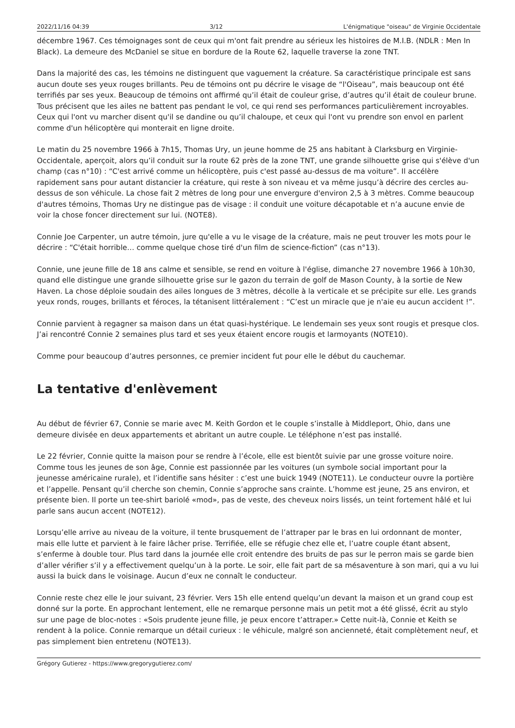2022/11/16 04:39 3/12 L'énigmatique "oiseau" de Virginie Occidentale
décembre 1967. Ces témoignages sont de ceux qui m'ont fait prendre au sérieux les histoires de M.I.B. (NDLR : Men In Black). La demeure des McDaniel se situe en bordure de la Route 62, laquelle traverse la zone TNT.
Dans la majorité des cas, les témoins ne distinguent que vaguement la créature. Sa caractéristique principale est sans aucun doute ses yeux rouges brillants. Peu de témoins ont pu décrire le visage de “l'Oiseau”, mais beaucoup ont été terrifiés par ses yeux. Beaucoup de témoins ont affirmé qu’il était de couleur grise, d’autres qu’il était de couleur brune. Tous précisent que les ailes ne battent pas pendant le vol, ce qui rend ses performances particulièrement incroyables. Ceux qui l'ont vu marcher disent qu'il se dandine ou qu’il chaloupe, et ceux qui l'ont vu prendre son envol en parlent comme d'un hélicoptère qui monterait en ligne droite.
Le matin du 25 novembre 1966 à 7h15, Thomas Ury, un jeune homme de 25 ans habitant à Clarksburg en Virginie-Occidentale, aperçoit, alors qu’il conduit sur la route 62 près de la zone TNT, une grande silhouette grise qui s'élève d'un champ (cas n°10) : “C'est arrivé comme un hélicoptère, puis c'est passé au-dessus de ma voiture”. Il accélère rapidement sans pour autant distancier la créature, qui reste à son niveau et va même jusqu’à décrire des cercles au-dessus de son véhicule. La chose fait 2 mètres de long pour une envergure d'environ 2,5 à 3 mètres. Comme beaucoup d'autres témoins, Thomas Ury ne distingue pas de visage : il conduit une voiture décapotable et n’a aucune envie de voir la chose foncer directement sur lui. (NOTE8).
Connie Joe Carpenter, un autre témoin, jure qu'elle a vu le visage de la créature, mais ne peut trouver les mots pour le décrire : “C'était horrible… comme quelque chose tiré d'un film de science-fiction” (cas n°13).
Connie, une jeune fille de 18 ans calme et sensible, se rend en voiture à l'église, dimanche 27 novembre 1966 à 10h30, quand elle distingue une grande silhouette grise sur le gazon du terrain de golf de Mason County, à la sortie de New Haven. La chose déploie soudain des ailes longues de 3 mètres, décolle à la verticale et se précipite sur elle. Les grands yeux ronds, rouges, brillants et féroces, la tétanisent littéralement : “C’est un miracle que je n'aie eu aucun accident !”.
Connie parvient à regagner sa maison dans un état quasi-hystérique. Le lendemain ses yeux sont rougis et presque clos. J’ai rencontré Connie 2 semaines plus tard et ses yeux étaient encore rougis et larmoyants (NOTE10).
Comme pour beaucoup d’autres personnes, ce premier incident fut pour elle le début du cauchemar.
La tentative d'enlèvement
Au début de février 67, Connie se marie avec M. Keith Gordon et le couple s’installe à Middleport, Ohio, dans une demeure divisée en deux appartements et abritant un autre couple. Le téléphone n’est pas installé.
Le 22 février, Connie quitte la maison pour se rendre à l’école, elle est bientôt suivie par une grosse voiture noire. Comme tous les jeunes de son âge, Connie est passionnée par les voitures (un symbole social important pour la jeunesse américaine rurale), et l’identifie sans hésiter : c’est une buick 1949 (NOTE11). Le conducteur ouvre la portière et l’appelle. Pensant qu’il cherche son chemin, Connie s’approche sans crainte. L’homme est jeune, 25 ans environ, et présente bien. Il porte un tee-shirt bariolé «mod», pas de veste, des cheveux noirs lissés, un teint fortement hâlé et lui parle sans aucun accent (NOTE12).
Lorsqu’elle arrive au niveau de la voiture, il tente brusquement de l’attraper par le bras en lui ordonnant de monter, mais elle lutte et parvient à le faire lâcher prise. Terrifiée, elle se réfugie chez elle et, l’uatre couple étant absent, s’enferme à double tour. Plus tard dans la journée elle croit entendre des bruits de pas sur le perron mais se garde bien d’aller vérifier s’il y a effectivement quelqu’un à la porte. Le soir, elle fait part de sa mésaventure à son mari, qui a vu lui aussi la buick dans le voisinage. Aucun d’eux ne connaît le conducteur.
Connie reste chez elle le jour suivant, 23 février. Vers 15h elle entend quelqu’un devant la maison et un grand coup est donné sur la porte. En approchant lentement, elle ne remarque personne mais un petit mot a été glissé, écrit au stylo sur une page de bloc-notes : «Sois prudente jeune fille, je peux encore t’attraper.» Cette nuit-là, Connie et Keith se rendent à la police. Connie remarque un détail curieux : le véhicule, malgré son ancienneté, était complètement neuf, et pas simplement bien entretenu (NOTE13).
Grégory Gutierez - https://www.gregorygutierez.com/